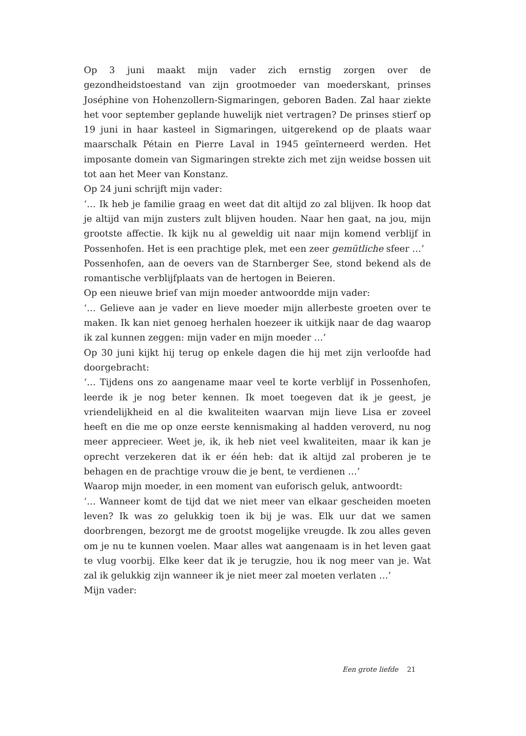Op 3 juni maakt mijn vader zich ernstig zorgen over de gezondheidstoestand van zijn grootmoeder van moederskant, prinses Joséphine von Hohenzollern-Sigmaringen, geboren Baden. Zal haar ziekte het voor september geplande huwelijk niet vertragen? De prinses stierf op 19 juni in haar kasteel in Sigmaringen, uitgerekend op de plaats waar maarschalk Pétain en Pierre Laval in 1945 geïnterneerd werden. Het imposante domein van Sigmaringen strekte zich met zijn weidse bossen uit tot aan het Meer van Konstanz.
Op 24 juni schrijft mijn vader:
‘… Ik heb je familie graag en weet dat dit altijd zo zal blijven. Ik hoop dat je altijd van mijn zusters zult blijven houden. Naar hen gaat, na jou, mijn grootste affectie. Ik kijk nu al geweldig uit naar mijn komend verblijf in Possenhofen. Het is een prachtige plek, met een zeer gemütliche sfeer …’
Possenhofen, aan de oevers van de Starnberger See, stond bekend als de romantische verblijfplaats van de hertogen in Beieren.
Op een nieuwe brief van mijn moeder antwoordde mijn vader:
‘… Gelieve aan je vader en lieve moeder mijn allerbeste groeten over te maken. Ik kan niet genoeg herhalen hoezeer ik uitkijk naar de dag waarop ik zal kunnen zeggen: mijn vader en mijn moeder …’
Op 30 juni kijkt hij terug op enkele dagen die hij met zijn verloofde had doorgebracht:
‘… Tijdens ons zo aangename maar veel te korte verblijf in Possenhofen, leerde ik je nog beter kennen. Ik moet toegeven dat ik je geest, je vriendelijkheid en al die kwaliteiten waarvan mijn lieve Lisa er zoveel heeft en die me op onze eerste kennismaking al hadden veroverd, nu nog meer apprecieer. Weet je, ik, ik heb niet veel kwaliteiten, maar ik kan je oprecht verzekeren dat ik er één heb: dat ik altijd zal proberen je te behagen en de prachtige vrouw die je bent, te verdienen …’
Waarop mijn moeder, in een moment van euforisch geluk, antwoordt:
‘… Wanneer komt de tijd dat we niet meer van elkaar gescheiden moeten leven? Ik was zo gelukkig toen ik bij je was. Elk uur dat we samen doorbrengen, bezorgt me de grootst mogelijke vreugde. Ik zou alles geven om je nu te kunnen voelen. Maar alles wat aangenaam is in het leven gaat te vlug voorbij. Elke keer dat ik je terugzie, hou ik nog meer van je. Wat zal ik gelukkig zijn wanneer ik je niet meer zal moeten verlaten …’
Mijn vader:
Een grote liefde 21